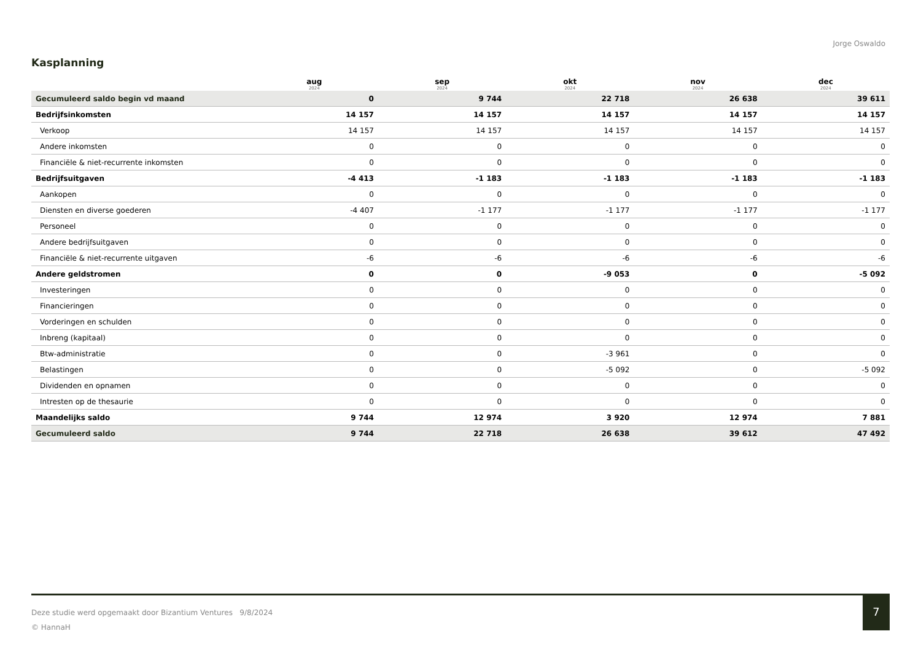Jorge Oswaldo
Kasplanning
| | aug 2024 | sep 2024 | okt 2024 | nov 2024 | dec 2024 |
| --- | --- | --- | --- | --- | --- |
| Gecumuleerd saldo begin vd maand | 0 | 9 744 | 22 718 | 26 638 | 39 611 |
| Bedrijfsinkomsten | 14 157 | 14 157 | 14 157 | 14 157 | 14 157 |
| Verkoop | 14 157 | 14 157 | 14 157 | 14 157 | 14 157 |
| Andere inkomsten | 0 | 0 | 0 | 0 | 0 |
| Financiële & niet-recurrente inkomsten | 0 | 0 | 0 | 0 | 0 |
| Bedrijfsuitgaven | -4 413 | -1 183 | -1 183 | -1 183 | -1 183 |
| Aankopen | 0 | 0 | 0 | 0 | 0 |
| Diensten en diverse goederen | -4 407 | -1 177 | -1 177 | -1 177 | -1 177 |
| Personeel | 0 | 0 | 0 | 0 | 0 |
| Andere bedrijfsuitgaven | 0 | 0 | 0 | 0 | 0 |
| Financiële & niet-recurrente uitgaven | -6 | -6 | -6 | -6 | -6 |
| Andere geldstromen | 0 | 0 | -9 053 | 0 | -5 092 |
| Investeringen | 0 | 0 | 0 | 0 | 0 |
| Financieringen | 0 | 0 | 0 | 0 | 0 |
| Vorderingen en schulden | 0 | 0 | 0 | 0 | 0 |
| Inbreng (kapitaal) | 0 | 0 | 0 | 0 | 0 |
| Btw-administratie | 0 | 0 | -3 961 | 0 | 0 |
| Belastingen | 0 | 0 | -5 092 | 0 | -5 092 |
| Dividenden en opnamen | 0 | 0 | 0 | 0 | 0 |
| Intresten op de thesaurie | 0 | 0 | 0 | 0 | 0 |
| Maandelijks saldo | 9 744 | 12 974 | 3 920 | 12 974 | 7 881 |
| Gecumuleerd saldo | 9 744 | 22 718 | 26 638 | 39 612 | 47 492 |
Deze studie werd opgemaakt door Bizantium Ventures 9/8/2024
© HannaH
7